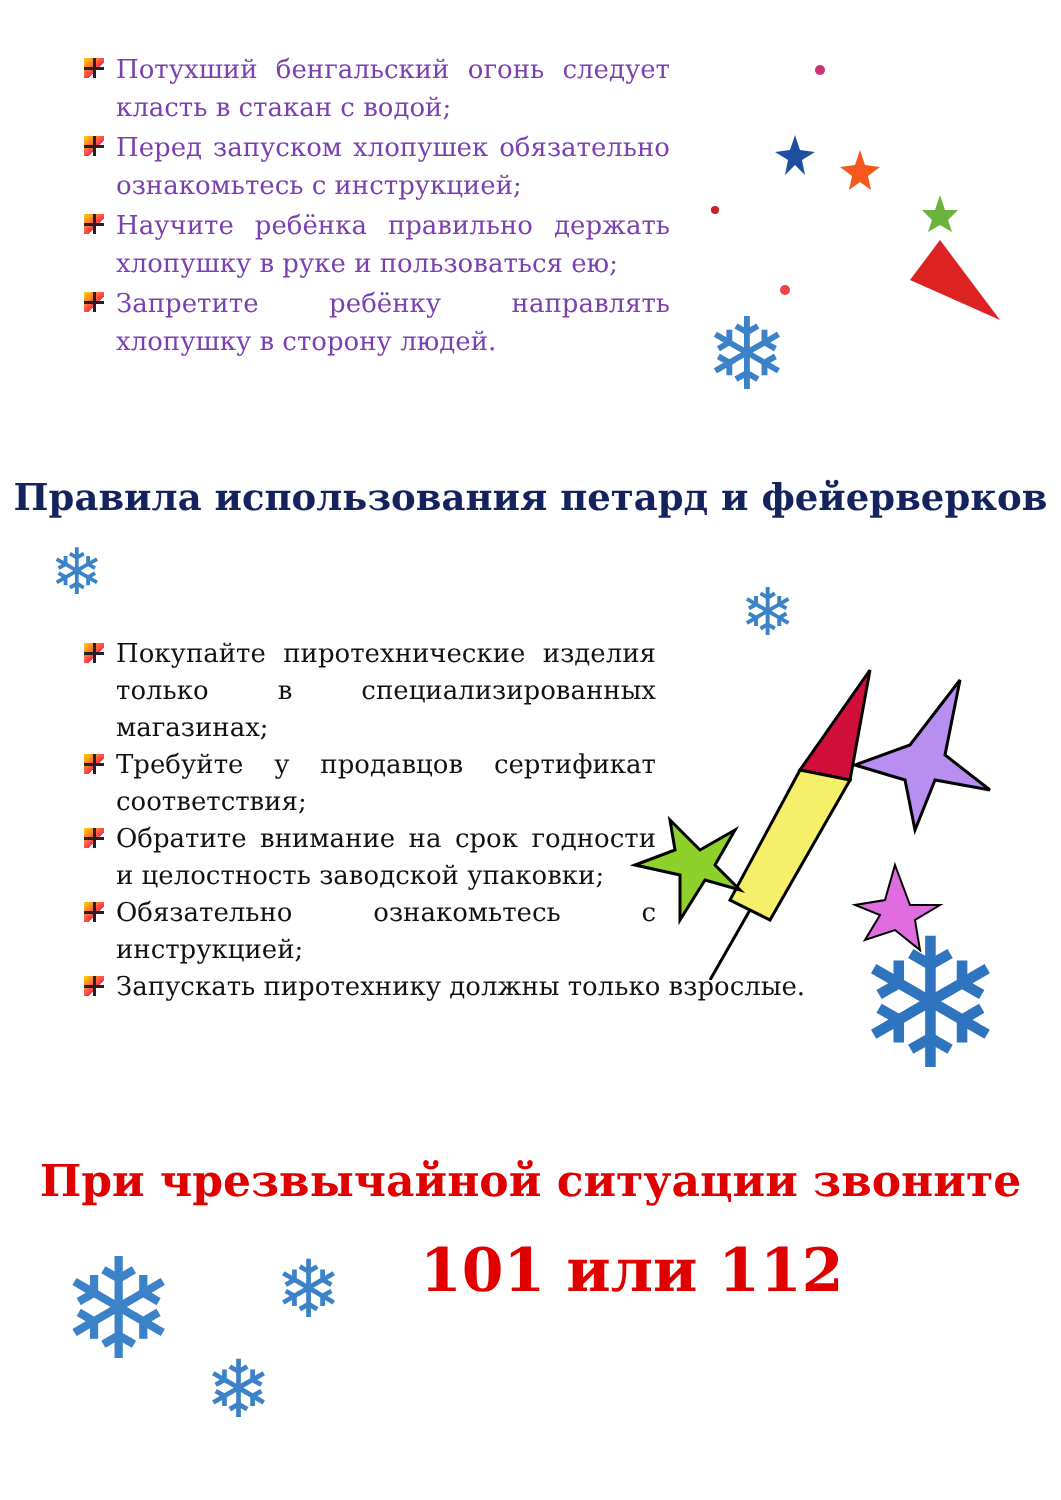Потухший бенгальский огонь следует класть в стакан с водой;
Перед запуском хлопушек обязательно ознакомьтесь с инструкцией;
Научите ребёнка правильно держать хлопушку в руке и пользоваться ею;
Запретите ребёнку направлять хлопушку в сторону людей.
❄
Правила использования петард и фейерверков
❄
❄
Покупайте пиротехнические изделия только в специализированных магазинах;
Требуйте у продавцов сертификат соответствия;
Обратите внимание на срок годности и целостность заводской упаковки;
Обязательно ознакомьтесь с инструкцией;
Запускать пиротехнику должны только взрослые.
❄
При чрезвычайной ситуации звоните
101 или 112
❄ ❄
❄